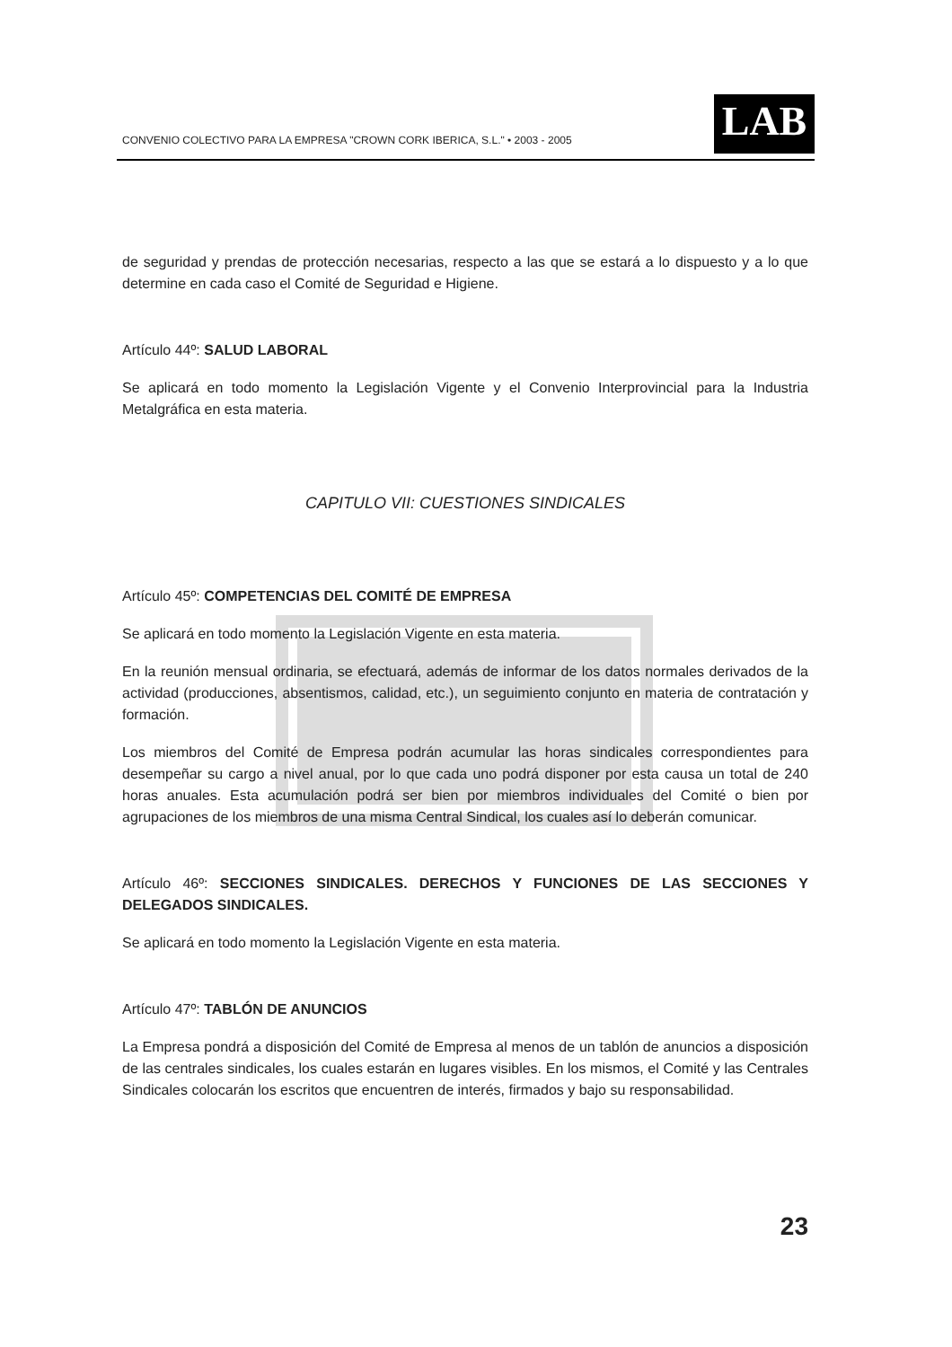CONVENIO COLECTIVO PARA LA EMPRESA "CROWN CORK IBERICA, S.L." • 2003 - 2005
LAB
de seguridad y prendas de protección necesarias, respecto a las que se estará a lo dispuesto y a lo que determine en cada caso el Comité de Seguridad e Higiene.
Artículo 44º: SALUD LABORAL
Se aplicará en todo momento la Legislación Vigente y el Convenio Interprovincial para la Industria Metalgráfica en esta materia.
CAPITULO VII: CUESTIONES SINDICALES
Artículo 45º: COMPETENCIAS DEL COMITÉ DE EMPRESA
Se aplicará en todo momento la Legislación Vigente en esta materia.
En la reunión mensual ordinaria, se efectuará, además de informar de los datos normales derivados de la actividad (producciones, absentismos, calidad, etc.), un seguimiento conjunto en materia de contratación y formación.
Los miembros del Comité de Empresa podrán acumular las horas sindicales correspondientes para desempeñar su cargo a nivel anual, por lo que cada uno podrá disponer por esta causa un total de 240 horas anuales. Esta acumulación podrá ser bien por miembros individuales del Comité o bien por agrupaciones de los miembros de una misma Central Sindical, los cuales así lo deberán comunicar.
Artículo 46º: SECCIONES SINDICALES. DERECHOS Y FUNCIONES DE LAS SECCIONES Y DELEGADOS SINDICALES.
Se aplicará en todo momento la Legislación Vigente en esta materia.
Artículo 47º: TABLÓN DE ANUNCIOS
La Empresa pondrá a disposición del Comité de Empresa al menos de un tablón de anuncios a disposición de las centrales sindicales, los cuales estarán en lugares visibles. En los mismos, el Comité y las Centrales Sindicales colocarán los escritos que encuentren de interés, firmados y bajo su responsabilidad.
23